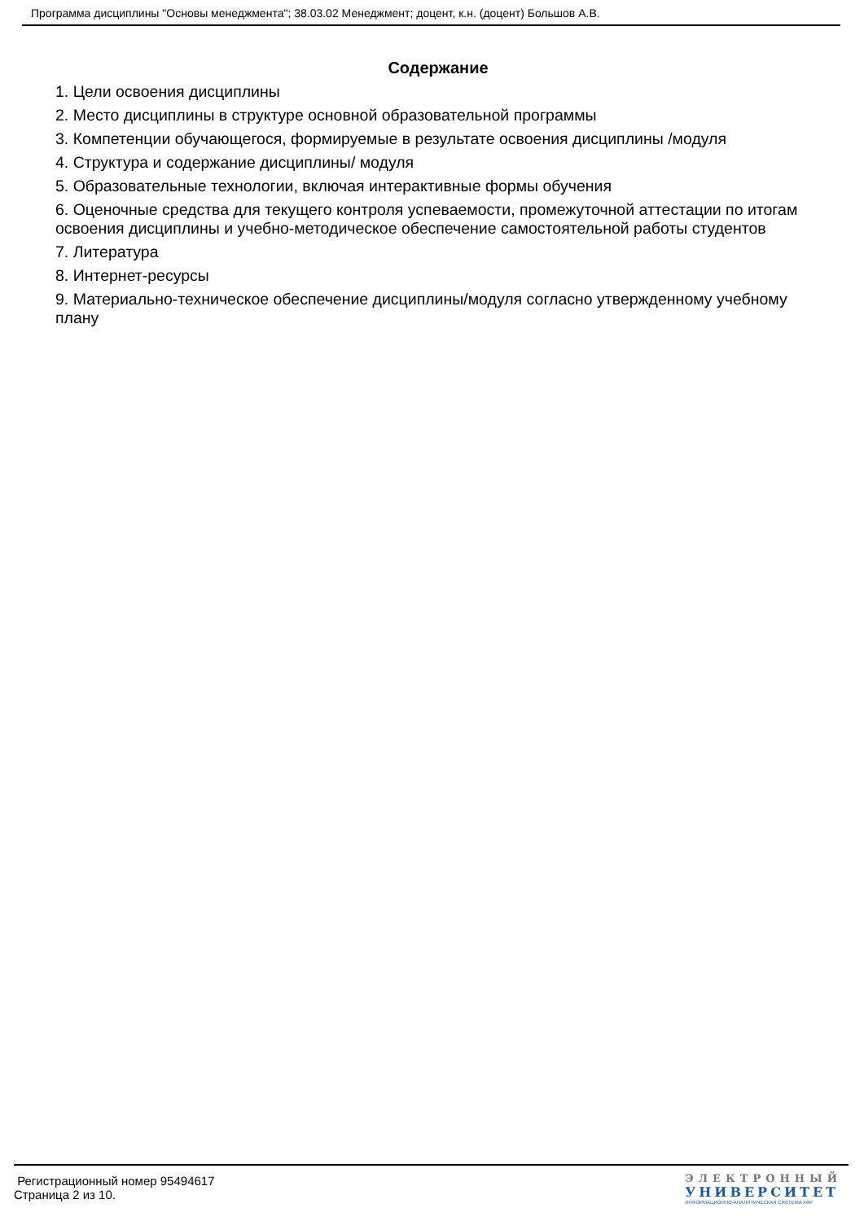Программа дисциплины "Основы менеджмента"; 38.03.02 Менеджмент; доцент, к.н. (доцент) Большов А.В.
Содержание
1. Цели освоения дисциплины
2. Место дисциплины в структуре основной образовательной программы
3. Компетенции обучающегося, формируемые в результате освоения дисциплины /модуля
4. Структура и содержание дисциплины/ модуля
5. Образовательные технологии, включая интерактивные формы обучения
6. Оценочные средства для текущего контроля успеваемости, промежуточной аттестации по итогам освоения дисциплины и учебно-методическое обеспечение самостоятельной работы студентов
7. Литература
8. Интернет-ресурсы
9. Материально-техническое обеспечение дисциплины/модуля согласно утвержденному учебному плану
Регистрационный номер 95494617
Страница 2 из 10.
ЭЛЕКТРОННЫЙ
УНИВЕРСИТЕТ
ИНФОРМАЦИОННО-АНАЛИТИЧЕСКАЯ СИСТЕМА КФУ